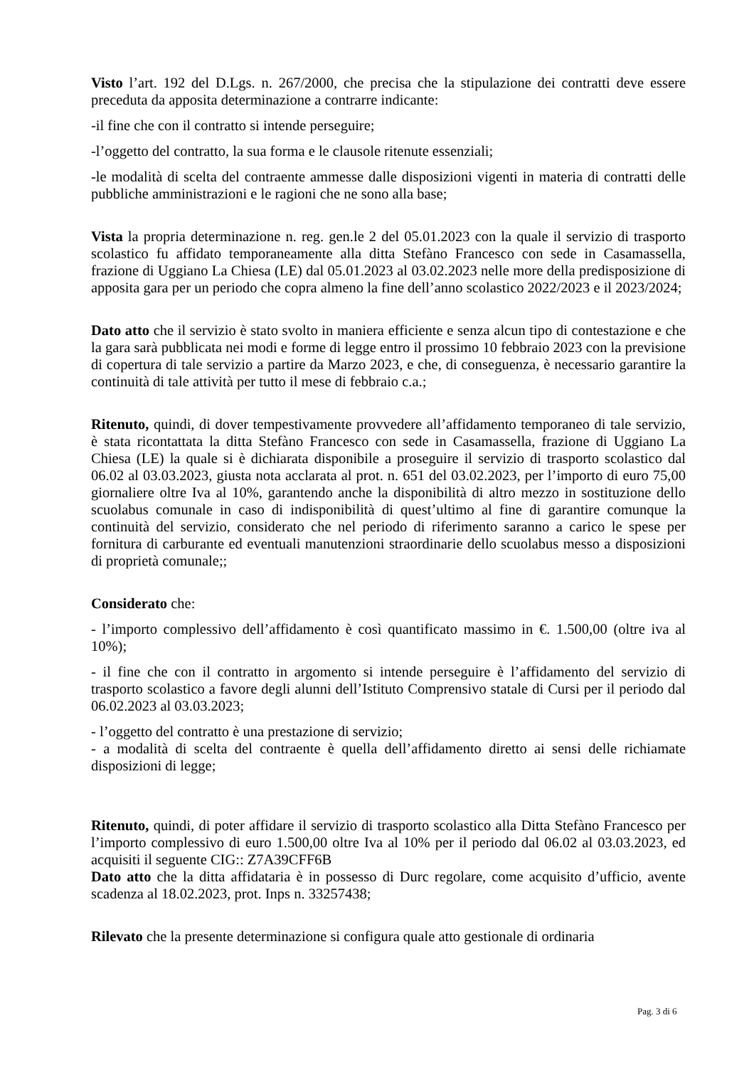Visto l’art. 192 del D.Lgs. n. 267/2000, che precisa che la stipulazione dei contratti deve essere preceduta da apposita determinazione a contrarre indicante:
-il fine che con il contratto si intende perseguire;
-l’oggetto del contratto, la sua forma e le clausole ritenute essenziali;
-le modalità di scelta del contraente ammesse dalle disposizioni vigenti in materia di contratti delle pubbliche amministrazioni e le ragioni che ne sono alla base;
Vista la propria determinazione n. reg. gen.le 2 del 05.01.2023 con la quale il servizio di trasporto scolastico fu affidato temporaneamente alla ditta Stefàno Francesco con sede in Casamassella, frazione di Uggiano La Chiesa (LE) dal 05.01.2023 al 03.02.2023 nelle more della predisposizione di apposita gara per un periodo che copra almeno la fine dell’anno scolastico 2022/2023 e il 2023/2024;
Dato atto che il servizio è stato svolto in maniera efficiente e senza alcun tipo di contestazione e che la gara sarà pubblicata nei modi e forme di legge entro il prossimo 10 febbraio 2023 con la previsione di copertura di tale servizio a partire da Marzo 2023, e che, di conseguenza, è necessario garantire la continuità di tale attività per tutto il mese di febbraio c.a.;
Ritenuto, quindi, di dover tempestivamente provvedere all’affidamento temporaneo di tale servizio, è stata ricontattata la ditta Stefàno Francesco con sede in Casamassella, frazione di Uggiano La Chiesa (LE) la quale si è dichiarata disponibile a proseguire il servizio di trasporto scolastico dal 06.02 al 03.03.2023, giusta nota acclarata al prot. n. 651 del 03.02.2023, per l’importo di euro 75,00 giornaliere oltre Iva al 10%, garantendo anche la disponibilità di altro mezzo in sostituzione dello scuolabus comunale in caso di indisponibilità di quest’ultimo al fine di garantire comunque la continuità del servizio, considerato che nel periodo di riferimento saranno a carico le spese per fornitura di carburante ed eventuali manutenzioni straordinarie dello scuolabus messo a disposizioni di proprietà comunale;;
Considerato che:
- l’importo complessivo dell’affidamento è così quantificato massimo in €. 1.500,00 (oltre iva al 10%);
- il fine che con il contratto in argomento si intende perseguire è l’affidamento del servizio di trasporto scolastico a favore degli alunni dell’Istituto Comprensivo statale di Cursi per il periodo dal 06.02.2023 al 03.03.2023;
- l’oggetto del contratto è una prestazione di servizio;
- a modalità di scelta del contraente è quella dell’affidamento diretto ai sensi delle richiamate disposizioni di legge;
Ritenuto, quindi, di poter affidare il servizio di trasporto scolastico alla Ditta Stefàno Francesco per l’importo complessivo di euro 1.500,00 oltre Iva al 10% per il periodo dal 06.02 al 03.03.2023, ed acquisiti il seguente CIG:: Z7A39CFF6B
Dato atto che la ditta affidataria è in possesso di Durc regolare, come acquisito d’ufficio, avente scadenza al 18.02.2023, prot. Inps n. 33257438;
Rilevato che la presente determinazione si configura quale atto gestionale di ordinaria
Pag. 3 di 6